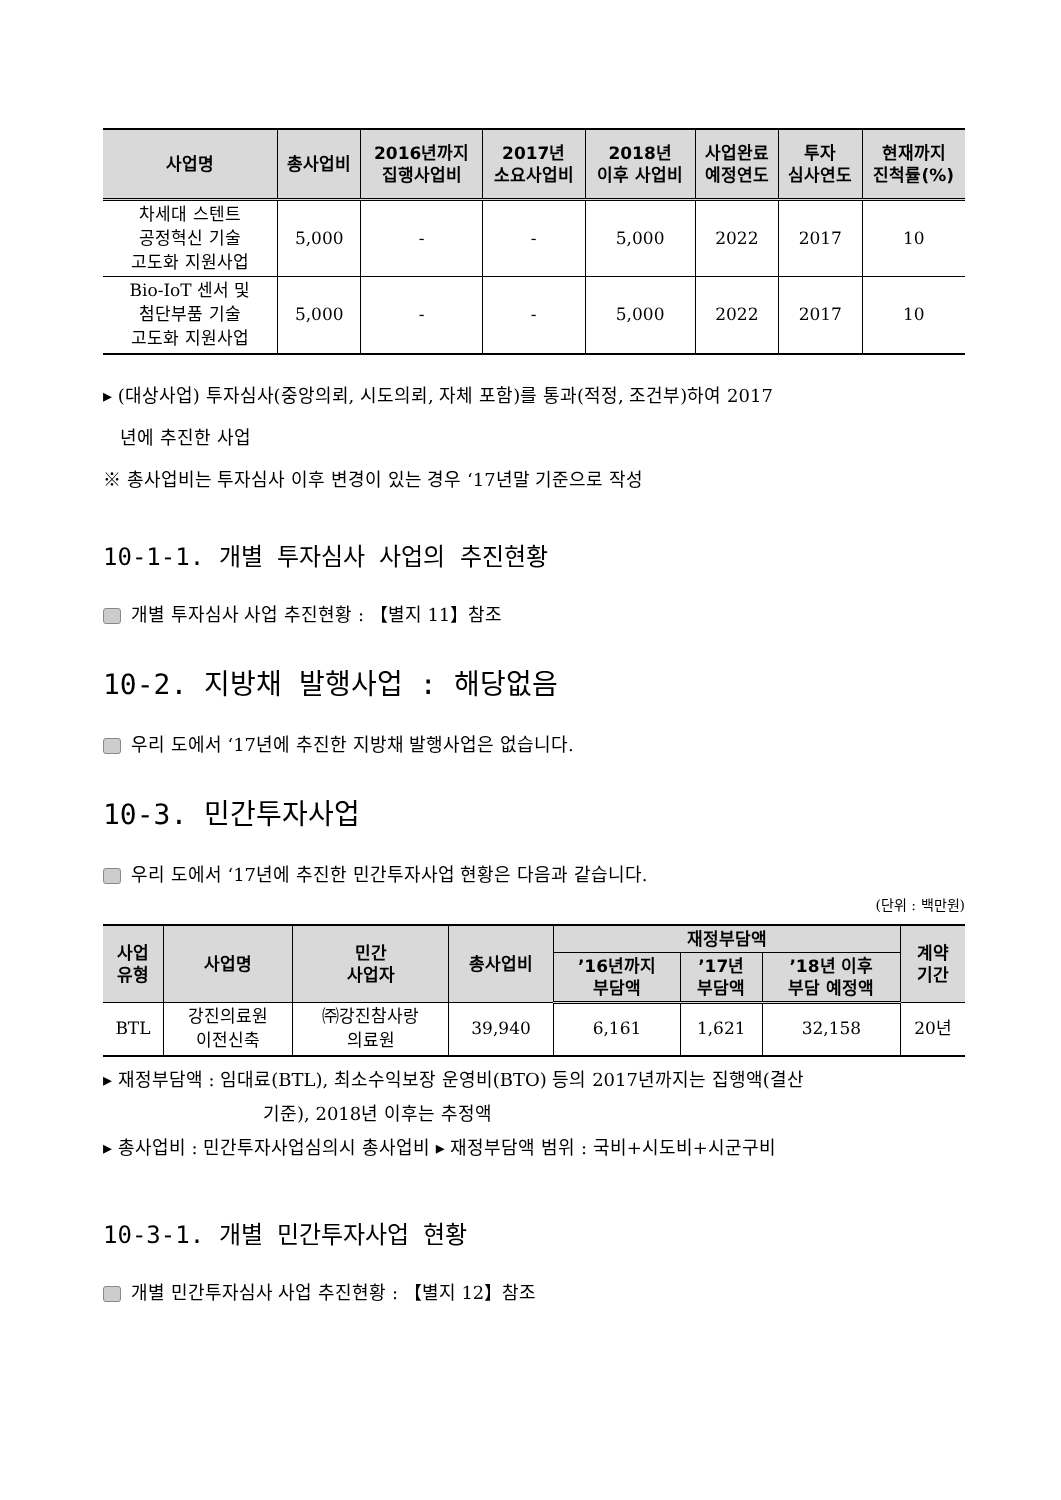| 사업명 | 총사업비 | 2016년까지 집행사업비 | 2017년 소요사업비 | 2018년 이후 사업비 | 사업완료 예정연도 | 투자 심사연도 | 현재까지 진척률(%) |
| --- | --- | --- | --- | --- | --- | --- | --- |
| 차세대 스텐트 공정혁신 기술 고도화 지원사업 | 5,000 | - | - | 5,000 | 2022 | 2017 | 10 |
| Bio-IoT 센서 및 첨단부품 기술 고도화 지원사업 | 5,000 | - | - | 5,000 | 2022 | 2017 | 10 |
▸ (대상사업) 투자심사(중앙의뢰, 시도의뢰, 자체 포함)를 통과(적정, 조건부)하여 2017
년에 추진한 사업
※ 총사업비는 투자심사 이후 변경이 있는 경우 ‘17년말 기준으로 작성
10-1-1. 개별 투자심사 사업의 추진현황
개별 투자심사 사업 추진현황 : 【별지 11】참조
10-2. 지방채 발행사업 : 해당없음
우리 도에서 ‘17년에 추진한 지방채 발행사업은 없습니다.
10-3. 민간투자사업
우리 도에서 ‘17년에 추진한 민간투자사업 현황은 다음과 같습니다.
(단위 : 백만원)
| 사업 유형 | 사업명 | 민간 사업자 | 총사업비 | 재정부담액 | | | 계약 기간 |
| --- | --- | --- | --- | --- | --- | --- | --- |
| | | | | ’16년까지 부담액 | ’17년 부담액 | ’18년 이후 부담 예정액 | |
| BTL | 강진의료원 이전신축 | ㈜강진참사랑 의료원 | 39,940 | 6,161 | 1,621 | 32,158 | 20년 |
▸ 재정부담액 : 임대료(BTL), 최소수익보장 운영비(BTO) 등의 2017년까지는 집행액(결산
기준), 2018년 이후는 추정액
▸ 총사업비 : 민간투자사업심의시 총사업비 ▸ 재정부담액 범위 : 국비+시도비+시군구비
10-3-1. 개별 민간투자사업 현황
개별 민간투자심사 사업 추진현황 : 【별지 12】참조